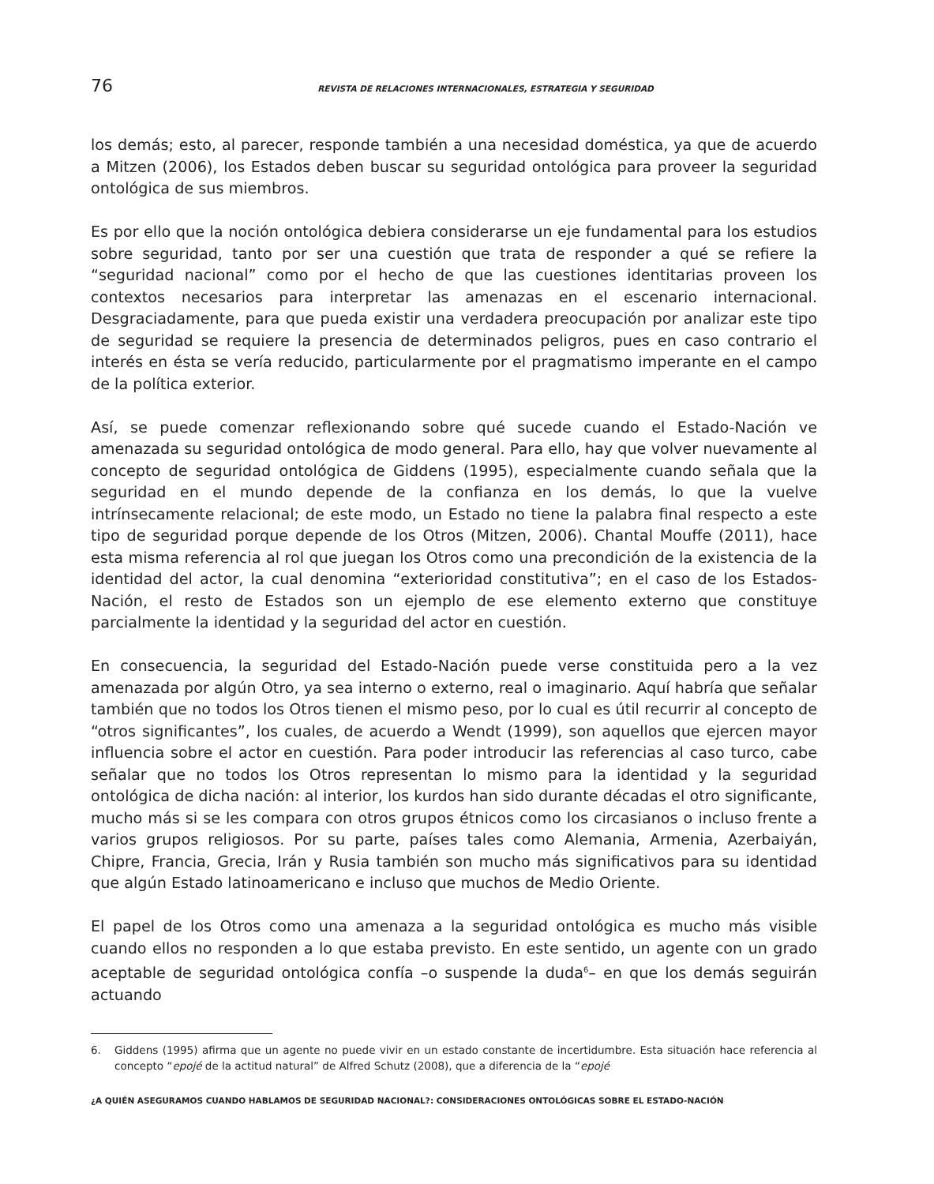76
REVISTA DE RELACIONES INTERNACIONALES, ESTRATEGIA Y SEGURIDAD
los demás; esto, al parecer, responde también a una necesidad doméstica, ya que de acuerdo a Mitzen (2006), los Estados deben buscar su seguridad ontológica para proveer la seguridad ontológica de sus miembros.
Es por ello que la noción ontológica debiera considerarse un eje fundamental para los estudios sobre seguridad, tanto por ser una cuestión que trata de responder a qué se refiere la “seguridad nacional” como por el hecho de que las cuestiones identitarias proveen los contextos necesarios para interpretar las amenazas en el escenario internacional. Desgraciadamente, para que pueda existir una verdadera preocupación por analizar este tipo de seguridad se requiere la presencia de determinados peligros, pues en caso contrario el interés en ésta se vería reducido, particularmente por el pragmatismo imperante en el campo de la política exterior.
Así, se puede comenzar reflexionando sobre qué sucede cuando el Estado-Nación ve amenazada su seguridad ontológica de modo general. Para ello, hay que volver nuevamente al concepto de seguridad ontológica de Giddens (1995), especialmente cuando señala que la seguridad en el mundo depende de la confianza en los demás, lo que la vuelve intrínsecamente relacional; de este modo, un Estado no tiene la palabra final respecto a este tipo de seguridad porque depende de los Otros (Mitzen, 2006). Chantal Mouffe (2011), hace esta misma referencia al rol que juegan los Otros como una precondición de la existencia de la identidad del actor, la cual denomina “exterioridad constitutiva”; en el caso de los Estados-Nación, el resto de Estados son un ejemplo de ese elemento externo que constituye parcialmente la identidad y la seguridad del actor en cuestión.
En consecuencia, la seguridad del Estado-Nación puede verse constituida pero a la vez amenazada por algún Otro, ya sea interno o externo, real o imaginario. Aquí habría que señalar también que no todos los Otros tienen el mismo peso, por lo cual es útil recurrir al concepto de “otros significantes”, los cuales, de acuerdo a Wendt (1999), son aquellos que ejercen mayor influencia sobre el actor en cuestión. Para poder introducir las referencias al caso turco, cabe señalar que no todos los Otros representan lo mismo para la identidad y la seguridad ontológica de dicha nación: al interior, los kurdos han sido durante décadas el otro significante, mucho más si se les compara con otros grupos étnicos como los circasianos o incluso frente a varios grupos religiosos. Por su parte, países tales como Alemania, Armenia, Azerbaiyán, Chipre, Francia, Grecia, Irán y Rusia también son mucho más significativos para su identidad que algún Estado latinoamericano e incluso que muchos de Medio Oriente.
El papel de los Otros como una amenaza a la seguridad ontológica es mucho más visible cuando ellos no responden a lo que estaba previsto. En este sentido, un agente con un grado aceptable de seguridad ontológica confía –o suspende la duda<sup>6</sup>– en que los demás seguirán actuando
6. Giddens (1995) afirma que un agente no puede vivir en un estado constante de incertidumbre. Esta situación hace referencia al concepto “epojé de la actitud natural” de Alfred Schutz (2008), que a diferencia de la “epojé
¿A QUIÉN ASEGURAMOS CUANDO HABLAMOS DE SEGURIDAD NACIONAL?: CONSIDERACIONES ONTOLÓGICAS SOBRE EL ESTADO-NACIÓN